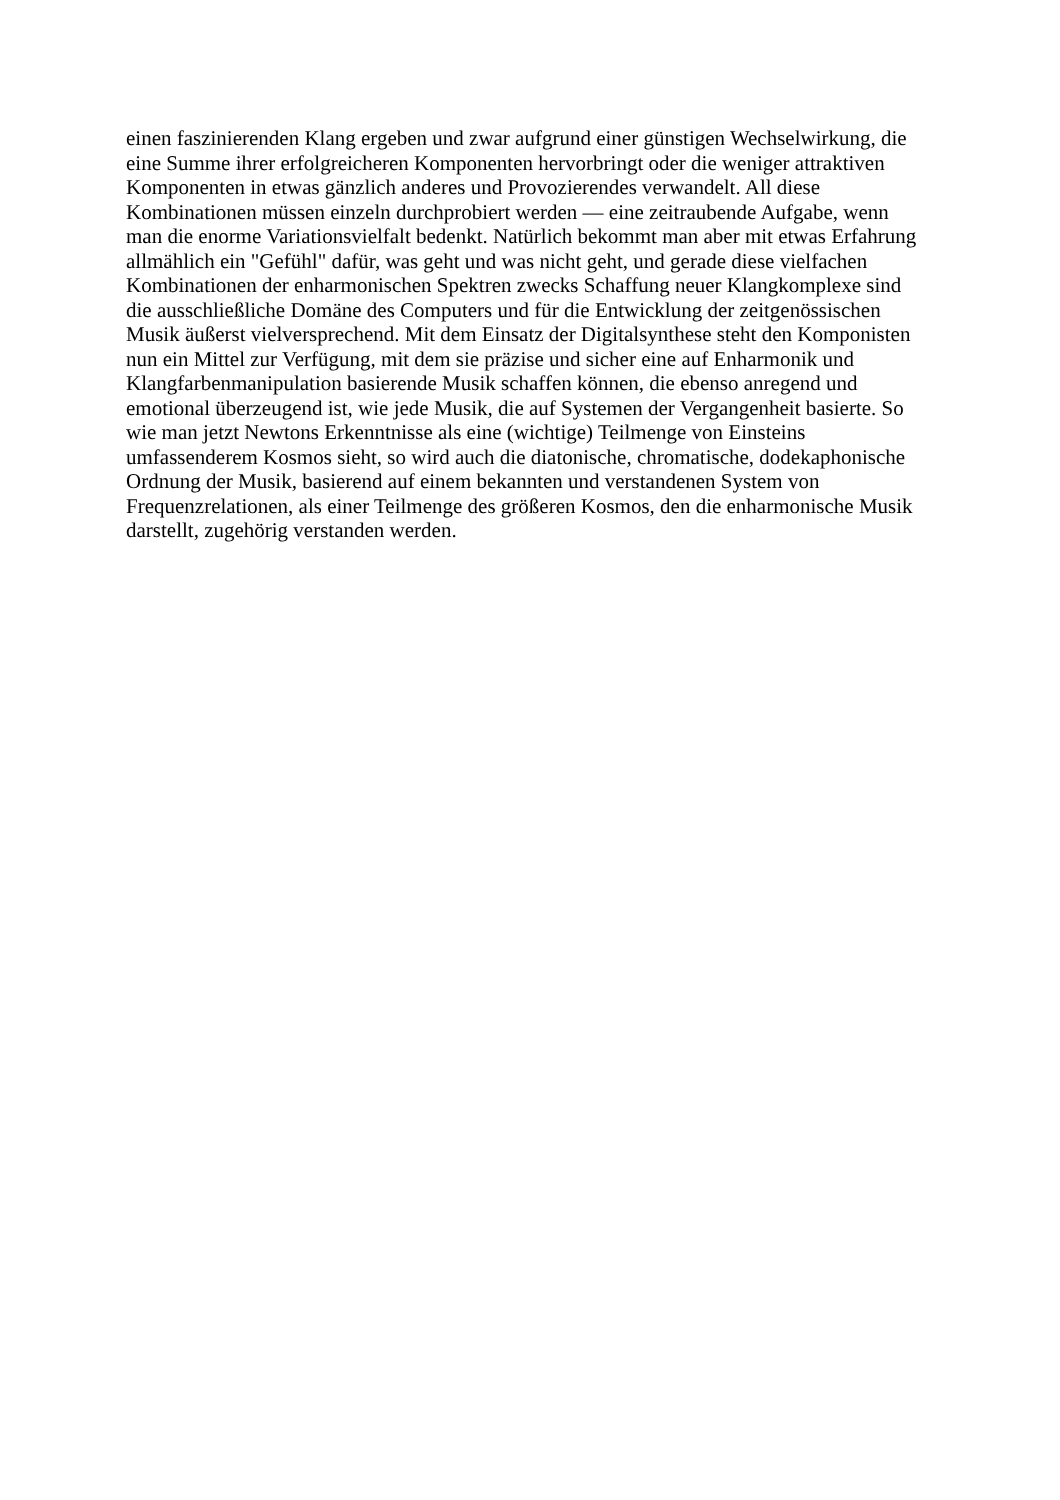einen faszinierenden Klang ergeben und zwar aufgrund einer günstigen Wechselwirkung, die
eine Summe ihrer erfolgreicheren Komponenten hervorbringt oder die weniger attraktiven
Komponenten in etwas gänzlich anderes und Provozierendes verwandelt. All diese
Kombinationen müssen einzeln durchprobiert werden — eine zeitraubende Aufgabe, wenn
man die enorme Variationsvielfalt bedenkt. Natürlich bekommt man aber mit etwas Erfahrung
allmählich ein "Gefühl" dafür, was geht und was nicht geht, und gerade diese vielfachen
Kombinationen der enharmonischen Spektren zwecks Schaffung neuer Klangkomplexe sind
die ausschließliche Domäne des Computers und für die Entwicklung der zeitgenössischen
Musik äußerst vielversprechend. Mit dem Einsatz der Digitalsynthese steht den Komponisten
nun ein Mittel zur Verfügung, mit dem sie präzise und sicher eine auf Enharmonik und
Klangfarbenmanipulation basierende Musik schaffen können, die ebenso anregend und
emotional überzeugend ist, wie jede Musik, die auf Systemen der Vergangenheit basierte. So
wie man jetzt Newtons Erkenntnisse als eine (wichtige) Teilmenge von Einsteins
umfassenderem Kosmos sieht, so wird auch die diatonische, chromatische, dodekaphonische
Ordnung der Musik, basierend auf einem bekannten und verstandenen System von
Frequenzrelationen, als einer Teilmenge des größeren Kosmos, den die enharmonische Musik
darstellt, zugehörig verstanden werden.